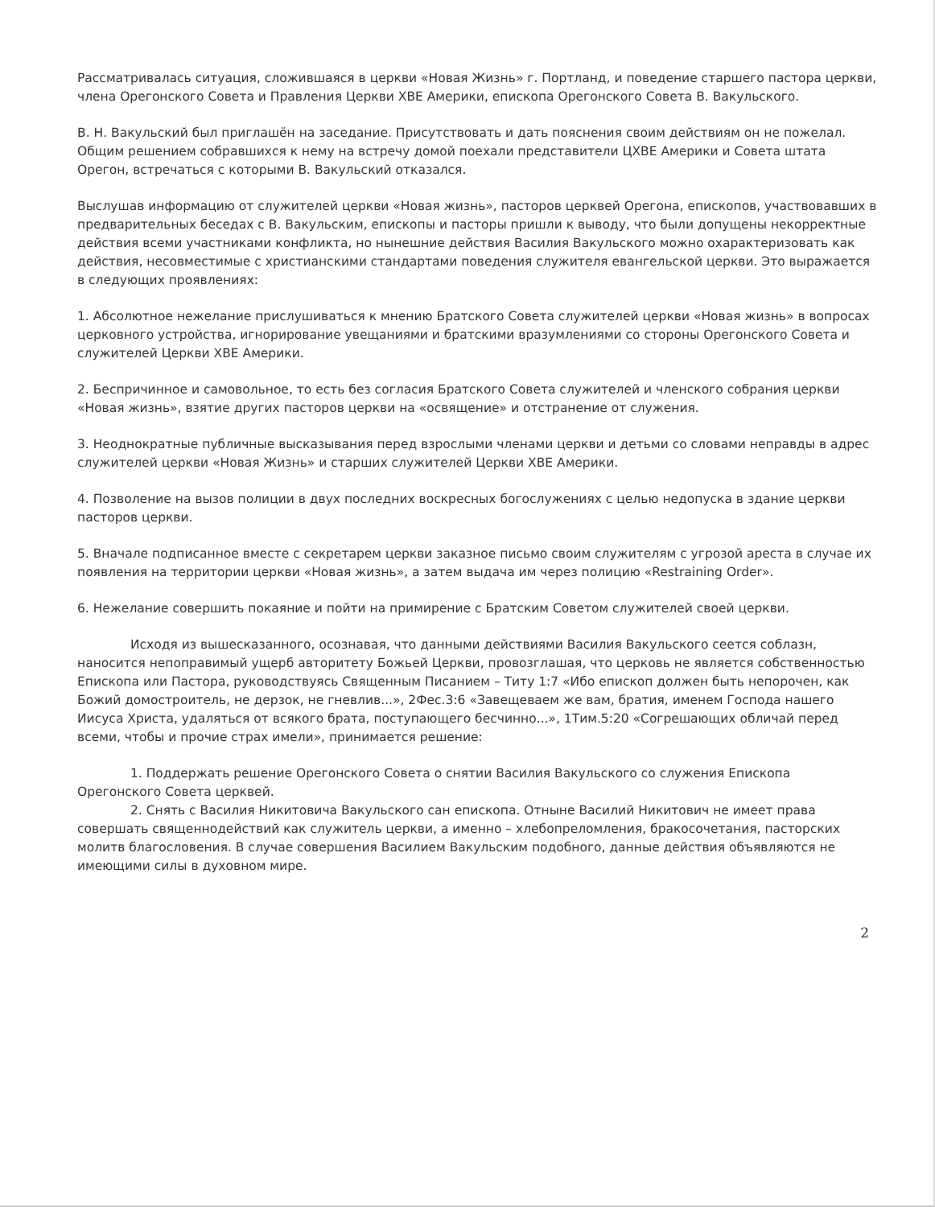Рассматривалась ситуация, сложившаяся в церкви «Новая Жизнь» г. Портланд, и поведение старшего пастора церкви, члена Орегонского Совета и Правления Церкви ХВЕ Америки, епископа Орегонского Совета В. Вакульского.
В. Н. Вакульский был приглашён на заседание. Присутствовать и дать пояснения своим действиям он не пожелал. Общим решением собравшихся к нему на встречу домой поехали представители ЦХВЕ Америки и Совета штата Орегон, встречаться с которыми В. Вакульский отказался.
Выслушав информацию от служителей церкви «Новая жизнь», пасторов церквей Орегона, епископов, участвовавших в предварительных беседах с В. Вакульским, епископы и пасторы пришли к выводу, что были допущены некорректные действия всеми участниками конфликта, но нынешние действия Василия Вакульского можно охарактеризовать как действия, несовместимые с христианскими стандартами поведения служителя евангельской церкви. Это выражается в следующих проявлениях:
1. Абсолютное нежелание прислушиваться к мнению Братского Совета служителей церкви «Новая жизнь» в вопросах церковного устройства, игнорирование увещаниями и братскими вразумлениями со стороны Орегонского Совета и служителей Церкви ХВЕ Америки.
2. Беспричинное и самовольное, то есть без согласия Братского Совета служителей и членского собрания церкви «Новая жизнь», взятие других пасторов церкви на «освящение» и отстранение от служения.
3. Неоднократные публичные высказывания перед взрослыми членами церкви и детьми со словами неправды в адрес служителей церкви «Новая Жизнь» и старших служителей Церкви ХВЕ Америки.
4. Позволение на вызов полиции в двух последних воскресных богослужениях с целью недопуска в здание церкви пасторов церкви.
5. Вначале подписанное вместе с секретарем церкви заказное письмо своим служителям с угрозой ареста в случае их появления на территории церкви «Новая жизнь», а затем выдача им через полицию «Restraining Order».
6. Нежелание совершить покаяние и пойти на примирение с Братским Советом служителей своей церкви.
Исходя из вышесказанного, осознавая, что данными действиями Василия Вакульского сеется соблазн, наносится непоправимый ущерб авторитету Божьей Церкви, провозглашая, что церковь не является собственностью Епископа или Пастора, руководствуясь Священным Писанием – Титу 1:7 «Ибо епископ должен быть непорочен, как Божий домостроитель, не дерзок, не гневлив...», 2Фес.3:6 «Завещеваем же вам, братия, именем Господа нашего Иисуса Христа, удаляться от всякого брата, поступающего бесчинно...», 1Тим.5:20 «Согрешающих обличай перед всеми, чтобы и прочие страх имели», принимается решение:
1. Поддержать решение Орегонского Совета о снятии Василия Вакульского со служения Епископа Орегонского Совета церквей.
2. Снять с Василия Никитовича Вакульского сан епископа. Отныне Василий Никитович не имеет права совершать священнодействий как служитель церкви, а именно – хлебопреломления, бракосочетания, пасторских молитв благословения. В случае совершения Василием Вакульским подобного, данные действия объявляются не имеющими силы в духовном мире.
2